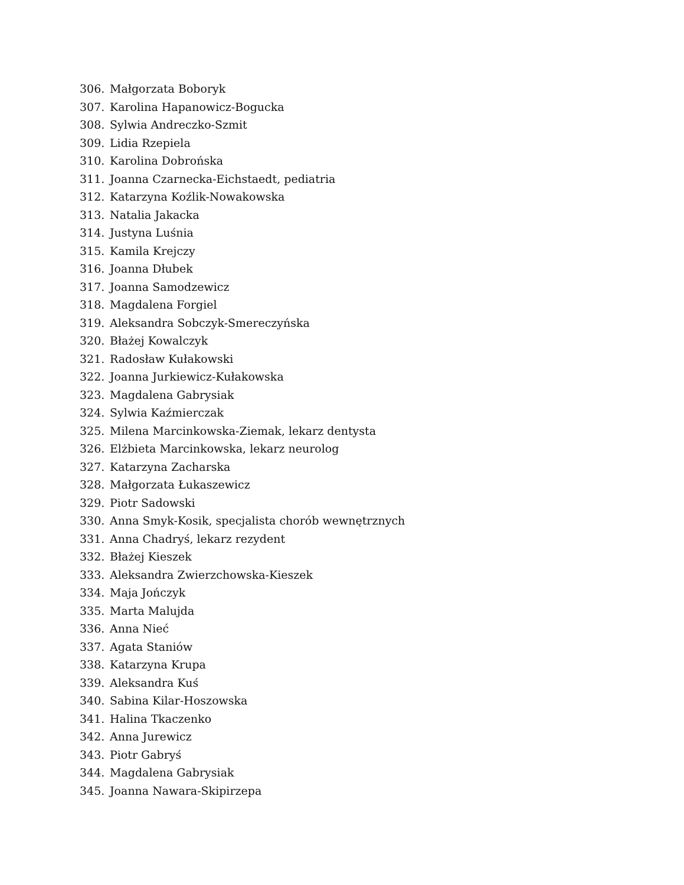306. Małgorzata Boboryk
307. Karolina Hapanowicz-Bogucka
308. Sylwia Andreczko-Szmit
309. Lidia Rzepiela
310. Karolina Dobrońska
311. Joanna Czarnecka-Eichstaedt, pediatria
312. Katarzyna Koźlik-Nowakowska
313. Natalia Jakacka
314. Justyna Luśnia
315. Kamila Krejczy
316. Joanna Dłubek
317. Joanna Samodzewicz
318. Magdalena Forgiel
319. Aleksandra Sobczyk-Smereczyńska
320. Błażej Kowalczyk
321. Radosław Kułakowski
322. Joanna Jurkiewicz-Kułakowska
323. Magdalena Gabrysiak
324. Sylwia Kaźmierczak
325. Milena Marcinkowska-Ziemak, lekarz dentysta
326. Elżbieta Marcinkowska, lekarz neurolog
327. Katarzyna Zacharska
328. Małgorzata Łukaszewicz
329. Piotr Sadowski
330. Anna Smyk-Kosik, specjalista chorób wewnętrznych
331. Anna Chadryś, lekarz rezydent
332. Błażej Kieszek
333. Aleksandra Zwierzchowska-Kieszek
334. Maja Jończyk
335. Marta Malujda
336. Anna Nieć
337. Agata Staniów
338. Katarzyna Krupa
339. Aleksandra Kuś
340. Sabina Kilar-Hoszowska
341. Halina Tkaczenko
342. Anna Jurewicz
343. Piotr Gabryś
344. Magdalena Gabrysiak
345. Joanna Nawara-Skipirzepa